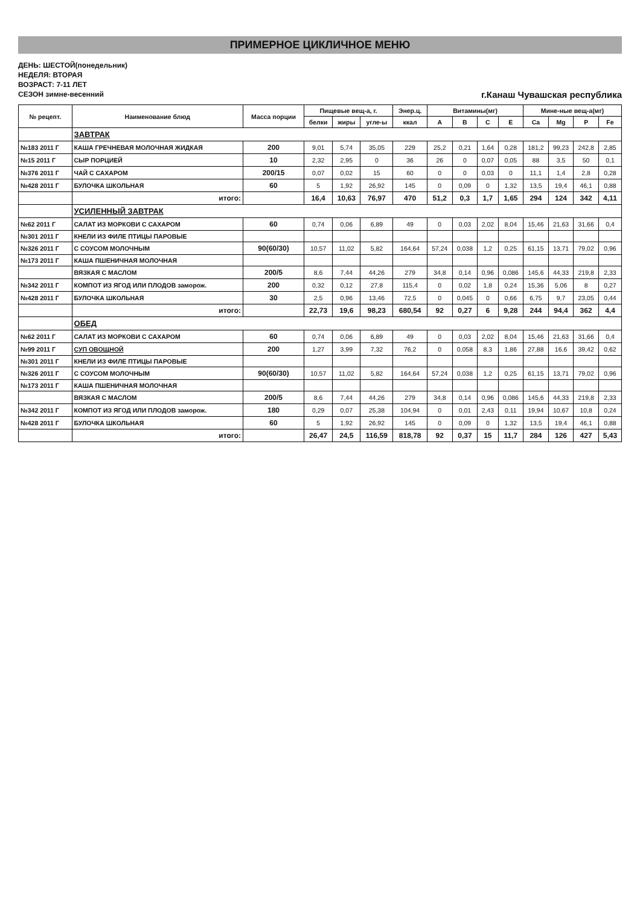ПРИМЕРНОЕ ЦИКЛИЧНОЕ МЕНЮ
ДЕНЬ: ШЕСТОЙ(понедельник)
НЕДЕЛЯ: ВТОРАЯ
ВОЗРАСТ: 7-11 ЛЕТ
СЕЗОН зимне-весенний
г.Канаш Чувашская республика
| № рецепт. | Наименование блюд | Масса порции | Пищевые вещ-а, г. | | | Энер.ц. | Витамины(мг) | | | | Мине-ные вещ-а(мг) | | | |
| --- | --- | --- | --- | --- | --- | --- | --- | --- | --- | --- | --- | --- | --- | --- |
| | | | белки | жиры | угле-ы | ккал | A | B | C | E | Ca | Mg | P | Fe |
| | ЗАВТРАК | | | | | | | | | | | | | |
| №183 2011 Г | КАША ГРЕЧНЕВАЯ МОЛОЧНАЯ ЖИДКАЯ | 200 | 9,01 | 5,74 | 35,05 | 229 | 25,2 | 0,21 | 1,64 | 0,28 | 181,2 | 99,23 | 242,8 | 2,85 |
| №15 2011 Г | СЫР ПОРЦИЕЙ | 10 | 2,32 | 2,95 | 0 | 36 | 26 | 0 | 0,07 | 0,05 | 88 | 3,5 | 50 | 0,1 |
| №376 2011 Г | ЧАЙ С САХАРОМ | 200/15 | 0,07 | 0,02 | 15 | 60 | 0 | 0 | 0,03 | 0 | 11,1 | 1,4 | 2,8 | 0,28 |
| №428 2011 Г | БУЛОЧКА ШКОЛЬНАЯ | 60 | 5 | 1,92 | 26,92 | 145 | 0 | 0,09 | 0 | 1,32 | 13,5 | 19,4 | 46,1 | 0,88 |
| | итого: | | 16,4 | 10,63 | 76,97 | 470 | 51,2 | 0,3 | 1,7 | 1,65 | 294 | 124 | 342 | 4,11 |
| | УСИЛЕННЫЙ ЗАВТРАК | | | | | | | | | | | | | |
| №62 2011 Г | САЛАТ ИЗ МОРКОВИ С САХАРОМ | 60 | 0,74 | 0,06 | 6,89 | 49 | 0 | 0,03 | 2,02 | 8,04 | 15,46 | 21,63 | 31,66 | 0,4 |
| №301 2011 Г | КНЕЛИ ИЗ ФИЛЕ ПТИЦЫ ПАРОВЫЕ | | | | | | | | | | | | | |
| №326 2011 Г | С СОУСОМ МОЛОЧНЫМ | 90(60/30) | 10,57 | 11,02 | 5,82 | 164,64 | 57,24 | 0,038 | 1,2 | 0,25 | 61,15 | 13,71 | 79,02 | 0,96 |
| №173 2011 Г | КАША ПШЕНИЧНАЯ МОЛОЧНАЯ | | | | | | | | | | | | | |
| | ВЯЗКАЯ С МАСЛОМ | 200/5 | 8,6 | 7,44 | 44,26 | 279 | 34,8 | 0,14 | 0,96 | 0,086 | 145,6 | 44,33 | 219,8 | 2,33 |
| №342 2011 Г | КОМПОТ ИЗ ЯГОД ИЛИ ПЛОДОВ заморож. | 200 | 0,32 | 0,12 | 27,8 | 115,4 | 0 | 0,02 | 1,8 | 0,24 | 15,36 | 5,06 | 8 | 0,27 |
| №428 2011 Г | БУЛОЧКА ШКОЛЬНАЯ | 30 | 2,5 | 0,96 | 13,46 | 72,5 | 0 | 0,045 | 0 | 0,66 | 6,75 | 9,7 | 23,05 | 0,44 |
| | итого: | | 22,73 | 19,6 | 98,23 | 680,54 | 92 | 0,27 | 6 | 9,28 | 244 | 94,4 | 362 | 4,4 |
| | ОБЕД | | | | | | | | | | | | | |
| №62 2011 Г | САЛАТ ИЗ МОРКОВИ С САХАРОМ | 60 | 0,74 | 0,06 | 6,89 | 49 | 0 | 0,03 | 2,02 | 8,04 | 15,46 | 21,63 | 31,66 | 0,4 |
| №99 2011 Г | СУП ОВОЩНОЙ | 200 | 1,27 | 3,99 | 7,32 | 76,2 | 0 | 0,058 | 8,3 | 1,86 | 27,88 | 16,6 | 39,42 | 0,62 |
| №301 2011 Г | КНЕЛИ ИЗ ФИЛЕ ПТИЦЫ ПАРОВЫЕ | | | | | | | | | | | | | |
| №326 2011 Г | С СОУСОМ МОЛОЧНЫМ | 90(60/30) | 10,57 | 11,02 | 5,82 | 164,64 | 57,24 | 0,038 | 1,2 | 0,25 | 61,15 | 13,71 | 79,02 | 0,96 |
| №173 2011 Г | КАША ПШЕНИЧНАЯ МОЛОЧНАЯ | | | | | | | | | | | | | |
| | ВЯЗКАЯ С МАСЛОМ | 200/5 | 8,6 | 7,44 | 44,26 | 279 | 34,8 | 0,14 | 0,96 | 0,086 | 145,6 | 44,33 | 219,8 | 2,33 |
| №342 2011 Г | КОМПОТ ИЗ ЯГОД ИЛИ ПЛОДОВ заморож. | 180 | 0,29 | 0,07 | 25,38 | 104,94 | 0 | 0,01 | 2,43 | 0,11 | 19,94 | 10,67 | 10,8 | 0,24 |
| №428 2011 Г | БУЛОЧКА ШКОЛЬНАЯ | 60 | 5 | 1,92 | 26,92 | 145 | 0 | 0,09 | 0 | 1,32 | 13,5 | 19,4 | 46,1 | 0,88 |
| | итого: | | 26,47 | 24,5 | 116,59 | 818,78 | 92 | 0,37 | 15 | 11,7 | 284 | 126 | 427 | 5,43 |